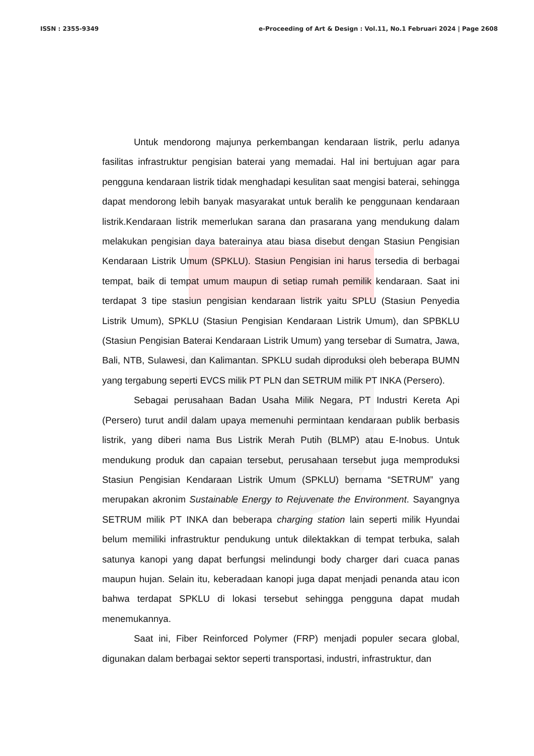ISSN : 2355-9349 e-Proceeding of Art & Design : Vol.11, No.1 Februari 2024 | Page 2608
Untuk mendorong majunya perkembangan kendaraan listrik, perlu adanya fasilitas infrastruktur pengisian baterai yang memadai. Hal ini bertujuan agar para pengguna kendaraan listrik tidak menghadapi kesulitan saat mengisi baterai, sehingga dapat mendorong lebih banyak masyarakat untuk beralih ke penggunaan kendaraan listrik.Kendaraan listrik memerlukan sarana dan prasarana yang mendukung dalam melakukan pengisian daya baterainya atau biasa disebut dengan Stasiun Pengisian Kendaraan Listrik Umum (SPKLU). Stasiun Pengisian ini harus tersedia di berbagai tempat, baik di tempat umum maupun di setiap rumah pemilik kendaraan. Saat ini terdapat 3 tipe stasiun pengisian kendaraan listrik yaitu SPLU (Stasiun Penyedia Listrik Umum), SPKLU (Stasiun Pengisian Kendaraan Listrik Umum), dan SPBKLU (Stasiun Pengisian Baterai Kendaraan Listrik Umum) yang tersebar di Sumatra, Jawa, Bali, NTB, Sulawesi, dan Kalimantan. SPKLU sudah diproduksi oleh beberapa BUMN yang tergabung seperti EVCS milik PT PLN dan SETRUM milik PT INKA (Persero).
Sebagai perusahaan Badan Usaha Milik Negara, PT Industri Kereta Api (Persero) turut andil dalam upaya memenuhi permintaan kendaraan publik berbasis listrik, yang diberi nama Bus Listrik Merah Putih (BLMP) atau E-Inobus. Untuk mendukung produk dan capaian tersebut, perusahaan tersebut juga memproduksi Stasiun Pengisian Kendaraan Listrik Umum (SPKLU) bernama “SETRUM” yang merupakan akronim Sustainable Energy to Rejuvenate the Environment. Sayangnya SETRUM milik PT INKA dan beberapa charging station lain seperti milik Hyundai belum memiliki infrastruktur pendukung untuk dilektakkan di tempat terbuka, salah satunya kanopi yang dapat berfungsi melindungi body charger dari cuaca panas maupun hujan. Selain itu, keberadaan kanopi juga dapat menjadi penanda atau icon bahwa terdapat SPKLU di lokasi tersebut sehingga pengguna dapat mudah menemukannya.
Saat ini, Fiber Reinforced Polymer (FRP) menjadi populer secara global, digunakan dalam berbagai sektor seperti transportasi, industri, infrastruktur, dan